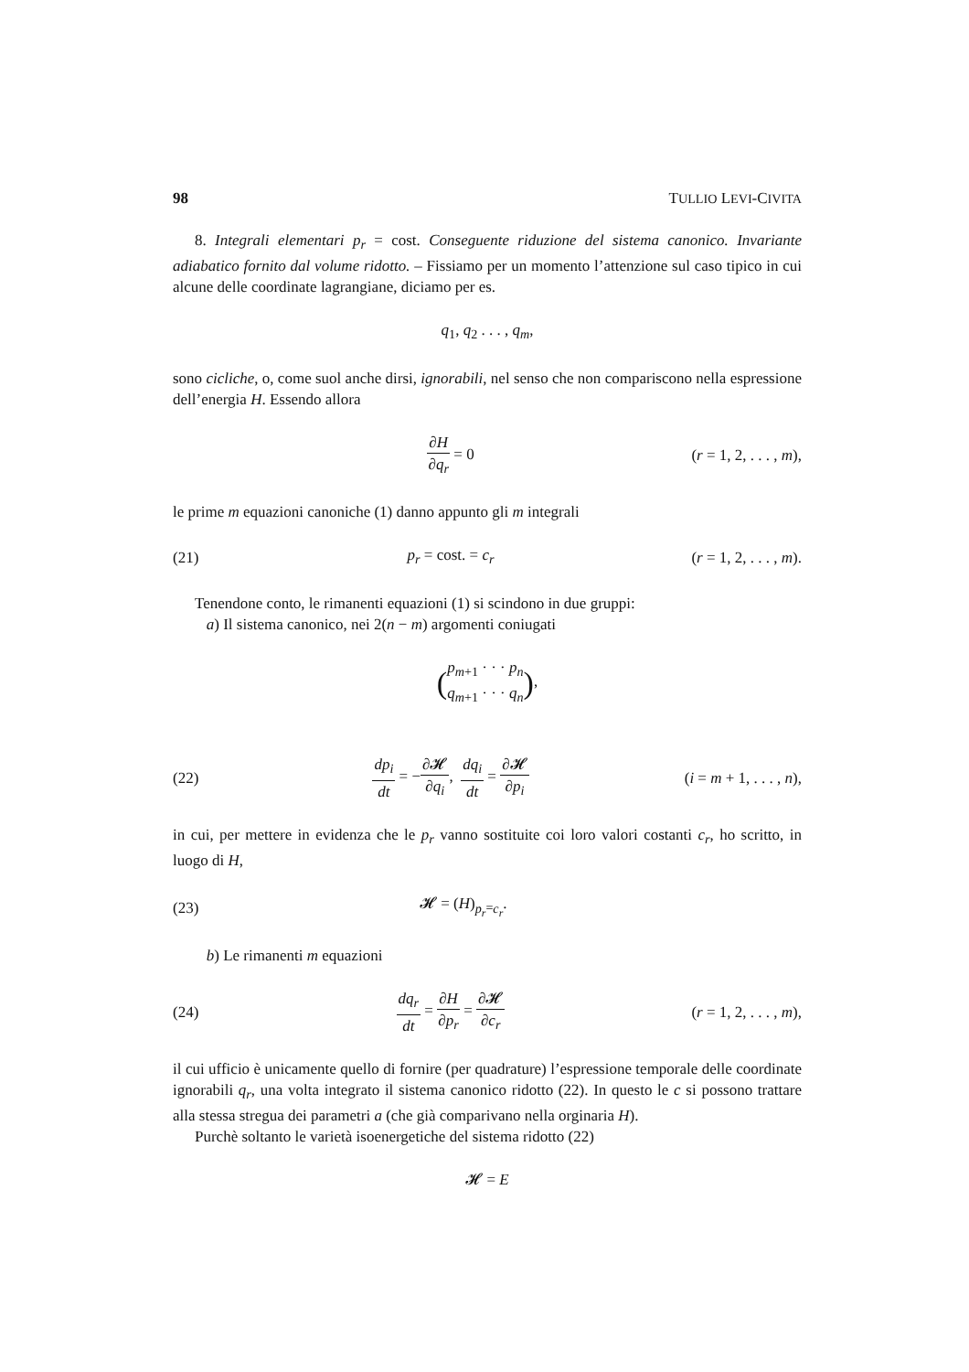98 TULLIO LEVI-CIVITA
8. Integrali elementari p<sub>r</sub> = cost. Conseguente riduzione del sistema canonico. Invariante adiabatico fornito dal volume ridotto. – Fissiamo per un momento l’attenzione sul caso tipico in cui alcune delle coordinate lagrangiane, diciamo per es.
q<sub>1</sub>, q<sub>2</sub> . . . , q<sub>m</sub>,
sono cicliche, o, come suol anche dirsi, ignorabili, nel senso che non compariscono nella espressione dell’energia H. Essendo allora
∂H ∂q<sub>r</sub> = 0
(r = 1, 2, . . . , m),
le prime m equazioni canoniche (1) danno appunto gli m integrali
(21) p<sub>r</sub> = cost. = c<sub>r</sub>
(r = 1, 2, . . . , m).
Tenendone conto, le rimanenti equazioni (1) si scindono in due gruppi:
a) Il sistema canonico, nei 2(n − m) argomenti coniugati
(p<sub>m+1</sub> · · · p<sub>n</sub> q<sub>m+1</sub> · · · q<sub>n</sub>),
(22)
dp<sub>i</sub> dt = −∂𝓗 ∂q<sub>i</sub>, dq<sub>i</sub> dt = ∂𝓗 ∂p<sub>i</sub>
(i = m + 1, . . . , n),
in cui, per mettere in evidenza che le p<sub>r</sub> vanno sostituite coi loro valori costanti c<sub>r</sub>, ho scritto, in luogo di H,
(23) 𝓗 = (H)<sub>p<sub>r</sub>=c<sub>r</sub></sub>.
b) Le rimanenti m equazioni
(24) dq<sub>r</sub> dt = ∂H ∂p<sub>r</sub> = ∂𝓗 ∂c<sub>r</sub>
(r = 1, 2, . . . , m),
il cui ufficio è unicamente quello di fornire (per quadrature) l’espressione temporale delle coordinate ignorabili q<sub>r</sub>, una volta integrato il sistema canonico ridotto (22). In questo le c si possono trattare alla stessa stregua dei parametri a (che già comparivano nella orginaria H).
Purchè soltanto le varietà isoenergetiche del sistema ridotto (22)
𝓗 = E